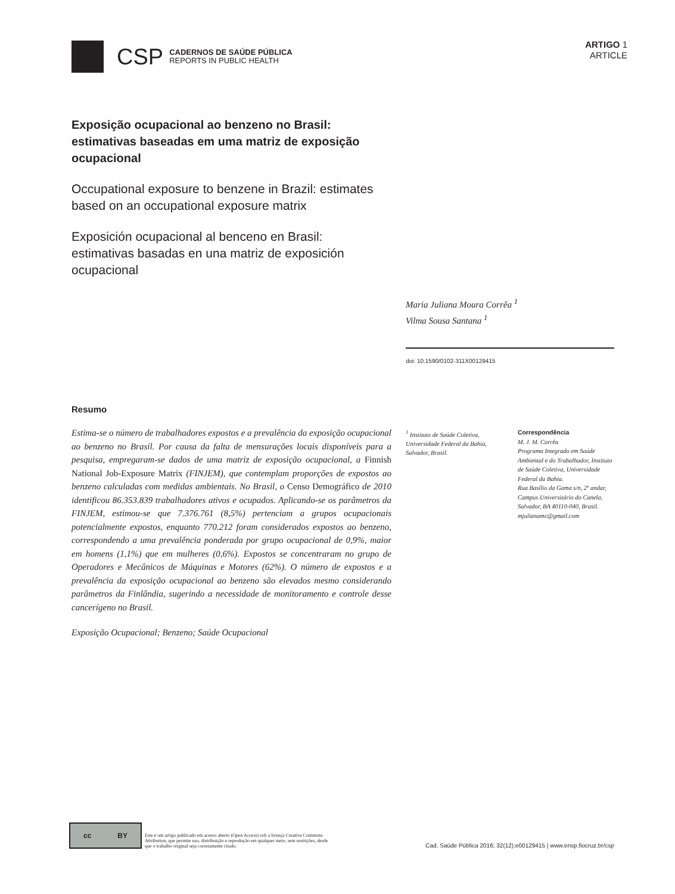CSP
CADERNOS DE SAÚDE PÚBLICA
REPORTS IN PUBLIC HEALTH
ARTIGO 1
ARTICLE
Exposição ocupacional ao benzeno no Brasil: estimativas baseadas em uma matriz de exposição ocupacional
Occupational exposure to benzene in Brazil: estimates based on an occupational exposure matrix
Exposición ocupacional al benceno en Brasil: estimativas basadas en una matriz de exposición ocupacional
Maria Juliana Moura Corrêa <sup>1</sup>
Vilma Sousa Santana <sup>1</sup>
doi: 10.1590/0102-311X00129415
Resumo
Estima-se o número de trabalhadores expostos e a prevalência da exposição ocupacional ao benzeno no Brasil. Por causa da falta de mensurações locais disponíveis para a pesquisa, empregaram-se dados de uma matriz de exposição ocupacional, a Finnish National Job-Exposure Matrix (FINJEM), que contemplam proporções de expostos ao benzeno calculadas com medidas ambientais. No Brasil, o Censo Demográfico de 2010 identificou 86.353.839 trabalhadores ativos e ocupados. Aplicando-se os parâmetros da FINJEM, estimou-se que 7.376.761 (8,5%) pertenciam a grupos ocupacionais potencialmente expostos, enquanto 770.212 foram considerados expostos ao benzeno, correspondendo a uma prevalência ponderada por grupo ocupacional de 0,9%, maior em homens (1,1%) que em mulheres (0,6%). Expostos se concentraram no grupo de Operadores e Mecânicos de Máquinas e Motores (62%). O número de expostos e a prevalência da exposição ocupacional ao benzeno são elevados mesmo considerando parâmetros da Finlândia, sugerindo a necessidade de monitoramento e controle desse cancerígeno no Brasil.
Exposição Ocupacional; Benzeno; Saúde Ocupacional
<sup>1</sup> Instituto de Saúde Coletiva, Universidade Federal da Bahia, Salvador, Brasil.
Correspondência
M. J. M. Corrêa
Programa Integrado em Saúde Ambiental e do Trabalhador, Instituto de Saúde Coletiva, Universidade Federal da Bahia.
Rua Basílio da Gama s/n, 2º andar, Campus Universitário do Canela, Salvador, BA 40110-040, Brasil.
mjulianamc@gmail.com
cc BY
Este é um artigo publicado em acesso aberto (Open Access) sob a licença Creative Commons Attribution, que permite uso, distribuição e reprodução em qualquer meio, sem restrições, desde que o trabalho original seja corretamente citado.
Cad. Saúde Pública 2016; 32(12):e00129415 | www.ensp.fiocruz.br/csp